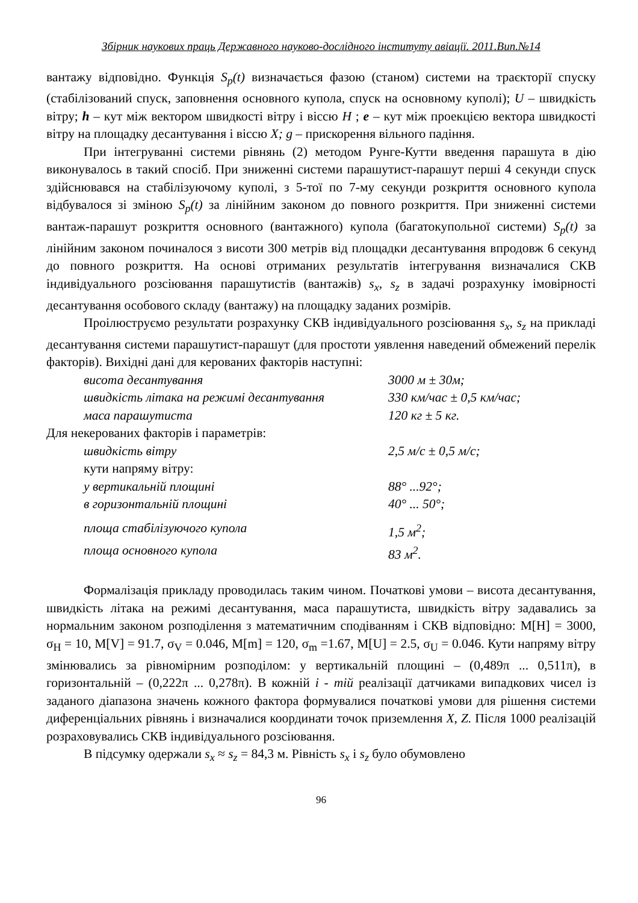Збірник наукових праць Державного науково-дослідного інституту авіації. 2011.Вип.№14
вантажу відповідно. Функція S<sub>p</sub>(t) визначається фазою (станом) системи на траєкторії спуску (стабілізований спуск, заповнення основного купола, спуск на основному куполі); U – швидкість вітру; h – кут між вектором швидкості вітру і віссю H ; e – кут між проекцією вектора швидкості вітру на площадку десантування і віссю X; g – прискорення вільного падіння.
При інтегруванні системи рівнянь (2) методом Рунге-Кутти введення парашута в дію виконувалось в такий спосіб. При зниженні системи парашутист-парашут перші 4 секунди спуск здійснювався на стабілізуючому куполі, з 5-тої по 7-му секунди розкриття основного купола відбувалося зі зміною S<sub>p</sub>(t) за лінійним законом до повного розкриття. При зниженні системи вантаж-парашут розкриття основного (вантажного) купола (багатокупольної системи) S<sub>p</sub>(t) за лінійним законом починалося з висоти 300 метрів від площадки десантування впродовж 6 секунд до повного розкриття. На основі отриманих результатів інтегрування визначалися СКВ індивідуального розсіювання парашутистів (вантажів) s<sub>x</sub>, s<sub>z</sub> в задачі розрахунку імовірності десантування особового складу (вантажу) на площадку заданих розмірів.
Проілюструємо результати розрахунку СКВ індивідуального розсіювання s<sub>x</sub>, s<sub>z</sub> на прикладі десантування системи парашутист-парашут (для простоти уявлення наведений обмежений перелік факторів). Вихідні дані для керованих факторів наступні:
висота десантування 3000 м ± 30м;
швидкість літака на режимі десантування 330 км/час ± 0,5 км/час;
маса парашутиста 120 кг ± 5 кг.
Для некерованих факторів і параметрів:
швидкість вітру 2,5 м/с ± 0,5 м/с;
кути напряму вітру:
у вертикальній площині 88° ...92°;
в горизонтальній площині 40° ... 50°;
площа стабілізуючого купола 1,5 м<sup>2</sup>;
площа основного купола 83 м<sup>2</sup>.
Формалізація прикладу проводилась таким чином. Початкові умови – висота десантування, швидкість літака на режимі десантування, маса парашутиста, швидкість вітру задавались за нормальним законом розподілення з математичним сподіванням і СКВ відповідно: M[H] = 3000, σ<sub>H</sub> = 10, M[V] = 91.7, σ<sub>V</sub> = 0.046, M[m] = 120, σ<sub>m</sub> =1.67, M[U] = 2.5, σ<sub>U</sub> = 0.046. Кути напряму вітру змінювались за рівномірним розподілом: у вертикальній площині – (0,489π ... 0,511π), в горизонтальній – (0,222π ... 0,278π). В кожній i - тій реалізації датчиками випадкових чисел із заданого діапазона значень кожного фактора формувалися початкові умови для рішення системи диференціальних рівнянь і визначалися координати точок приземлення X, Z. Після 1000 реалізацій розраховувались СКВ індивідуального розсіювання.
В підсумку одержали s<sub>x</sub> ≈ s<sub>z</sub> = 84,3 м. Рівність s<sub>x</sub> і s<sub>z</sub> було обумовлено
96